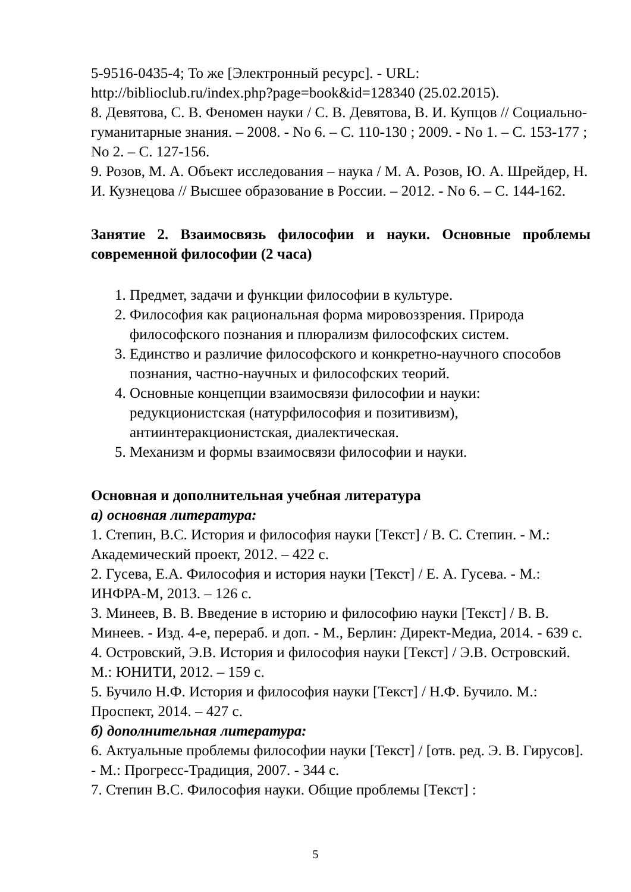5-9516-0435-4; То же [Электронный ресурс]. - URL: http://biblioclub.ru/index.php?page=book&id=128340 (25.02.2015).
8. Девятова, С. В. Феномен науки / С. В. Девятова, В. И. Купцов // Социально-гуманитарные знания. – 2008. - No 6. – С. 110-130 ; 2009. - No 1. – С. 153-177 ; No 2. – С. 127-156.
9. Розов, М. А. Объект исследования – наука / М. А. Розов, Ю. А. Шрейдер, Н. И. Кузнецова // Высшее образование в России. – 2012. - No 6. – С. 144-162.
Занятие 2. Взаимосвязь философии и науки. Основные проблемы современной философии (2 часа)
1. Предмет, задачи и функции философии в культуре.
2. Философия как рациональная форма мировоззрения. Природа философского познания и плюрализм философских систем.
3. Единство и различие философского и конкретно-научного способов познания, частно-научных и философских теорий.
4. Основные концепции взаимосвязи философии и науки: редукционистская (натурфилософия и позитивизм), антиинтеракционистская, диалектическая.
5. Механизм и формы взаимосвязи философии и науки.
Основная и дополнительная учебная литература
а) основная литература:
1. Степин, В.С. История и философия науки [Текст] / В. С. Степин. - М.: Академический проект, 2012. – 422 с.
2. Гусева, Е.А. Философия и история науки [Текст] / Е. А. Гусева. - М.: ИНФРА-М, 2013. – 126 с.
3. Минеев, В. В. Введение в историю и философию науки [Текст] / В. В. Минеев. - Изд. 4-е, перераб. и доп. - М., Берлин: Директ-Медиа, 2014. - 639 с.
4. Островский, Э.В. История и философия науки [Текст] / Э.В. Островский. М.: ЮНИТИ, 2012. – 159 с.
5. Бучило Н.Ф. История и философия науки [Текст] / Н.Ф. Бучило. М.: Проспект, 2014. – 427 с.
б) дополнительная литература:
6. Актуальные проблемы философии науки [Текст] / [отв. ред. Э. В. Гирусов]. - М.: Прогресс-Традиция, 2007. - 344 с.
7. Степин В.С. Философия науки. Общие проблемы [Текст] :
5